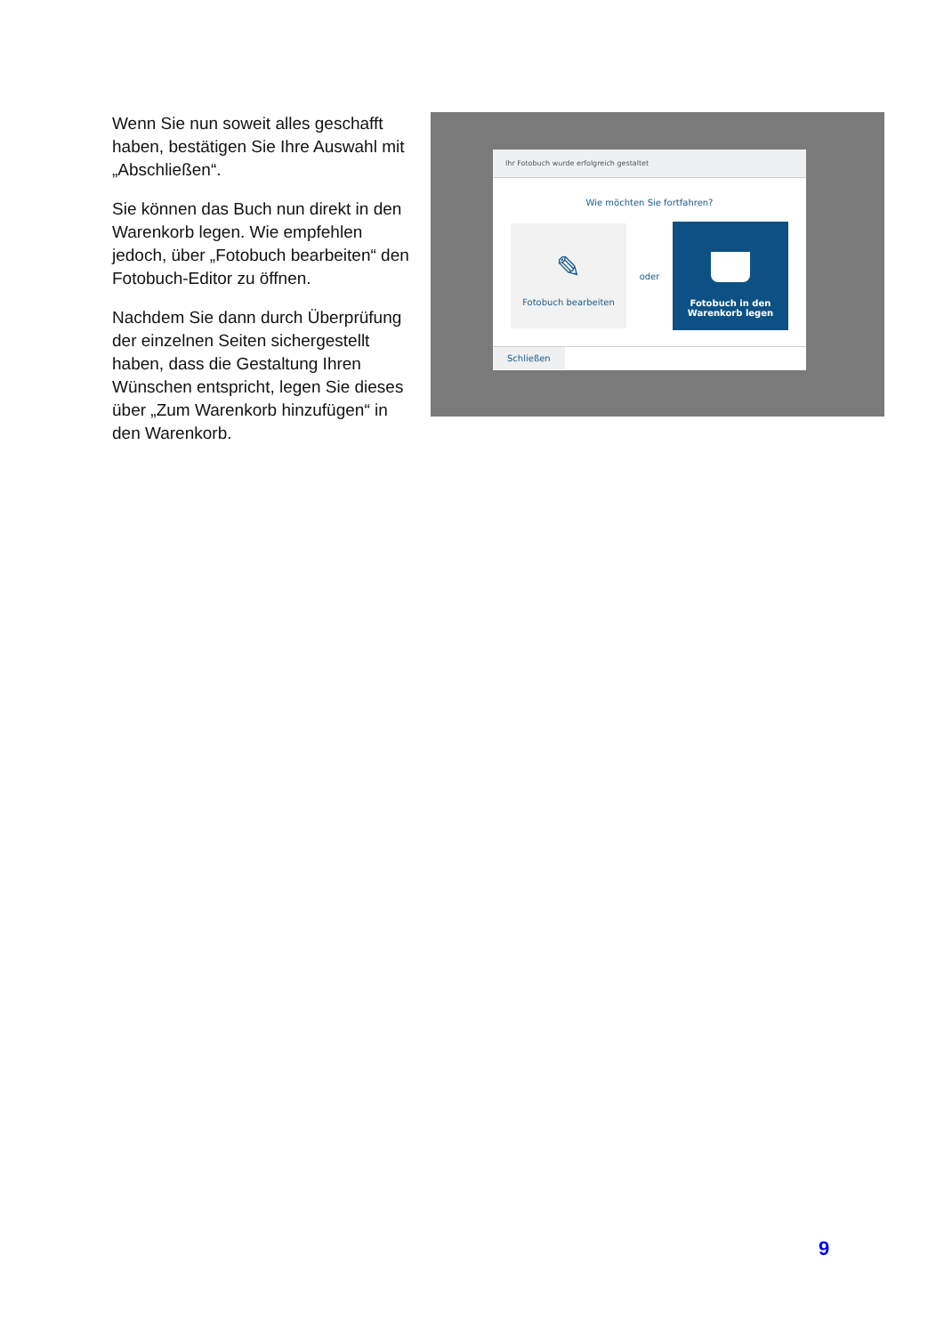Wenn Sie nun soweit alles geschafft haben, bestätigen Sie Ihre Auswahl mit „Abschließen“.
Sie können das Buch nun direkt in den Warenkorb legen. Wie empfehlen jedoch, über „Fotobuch bearbeiten“ den Fotobuch-Editor zu öffnen.
Nachdem Sie dann durch Überprüfung der einzelnen Seiten sichergestellt haben, dass die Gestaltung Ihren Wünschen entspricht, legen Sie dieses über „Zum Warenkorb hinzufügen“ in den Warenkorb.
Ihr Fotobuch wurde erfolgreich gestaltet
Wie möchten Sie fortfahren?
✎
Fotobuch bearbeiten
oder
Fotobuch in den
Warenkorb legen
Schließen
9